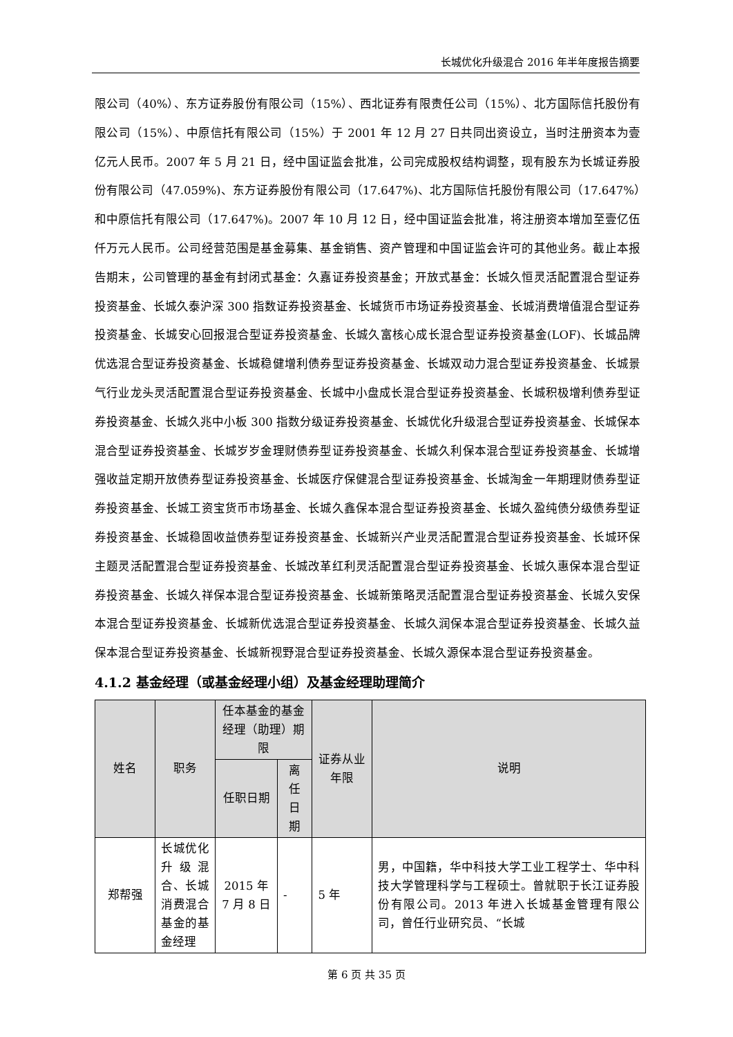长城优化升级混合 2016 年半年度报告摘要
限公司（40%）、东方证券股份有限公司（15%）、西北证券有限责任公司（15%）、北方国际信托股份有限公司（15%）、中原信托有限公司（15%）于 2001 年 12 月 27 日共同出资设立，当时注册资本为壹亿元人民币。2007 年 5 月 21 日，经中国证监会批准，公司完成股权结构调整，现有股东为长城证券股份有限公司（47.059%)、东方证券股份有限公司（17.647%)、北方国际信托股份有限公司（17.647%）和中原信托有限公司（17.647%)。2007 年 10 月 12 日，经中国证监会批准，将注册资本增加至壹亿伍仟万元人民币。公司经营范围是基金募集、基金销售、资产管理和中国证监会许可的其他业务。截止本报告期末，公司管理的基金有封闭式基金：久嘉证券投资基金；开放式基金：长城久恒灵活配置混合型证券投资基金、长城久泰沪深 300 指数证券投资基金、长城货币市场证券投资基金、长城消费增值混合型证券投资基金、长城安心回报混合型证券投资基金、长城久富核心成长混合型证券投资基金(LOF)、长城品牌优选混合型证券投资基金、长城稳健增利债券型证券投资基金、长城双动力混合型证券投资基金、长城景气行业龙头灵活配置混合型证券投资基金、长城中小盘成长混合型证券投资基金、长城积极增利债券型证券投资基金、长城久兆中小板 300 指数分级证券投资基金、长城优化升级混合型证券投资基金、长城保本混合型证券投资基金、长城岁岁金理财债券型证券投资基金、长城久利保本混合型证券投资基金、长城增强收益定期开放债券型证券投资基金、长城医疗保健混合型证券投资基金、长城淘金一年期理财债券型证券投资基金、长城工资宝货币市场基金、长城久鑫保本混合型证券投资基金、长城久盈纯债分级债券型证券投资基金、长城稳固收益债券型证券投资基金、长城新兴产业灵活配置混合型证券投资基金、长城环保主题灵活配置混合型证券投资基金、长城改革红利灵活配置混合型证券投资基金、长城久惠保本混合型证券投资基金、长城久祥保本混合型证券投资基金、长城新策略灵活配置混合型证券投资基金、长城久安保本混合型证券投资基金、长城新优选混合型证券投资基金、长城久润保本混合型证券投资基金、长城久益保本混合型证券投资基金、长城新视野混合型证券投资基金、长城久源保本混合型证券投资基金。
4.1.2 基金经理（或基金经理小组）及基金经理助理简介
| 姓名 | 职务 | 任本基金的基金经理（助理）期限 | | 证券从业年限 | 说明 |
| --- | --- | --- | --- | --- | --- |
| | | 任职日期 | 离任日期 | | |
| 郑帮强 | 长城优化升级混合、长城消费混合基金的基金经理 | 2015 年 7 月 8 日 | - | 5 年 | 男，中国籍，华中科技大学工业工程学士、华中科技大学管理科学与工程硕士。曾就职于长江证券股份有限公司。2013 年进入长城基金管理有限公司，曾任行业研究员、“长城 |
第 6 页 共 35 页